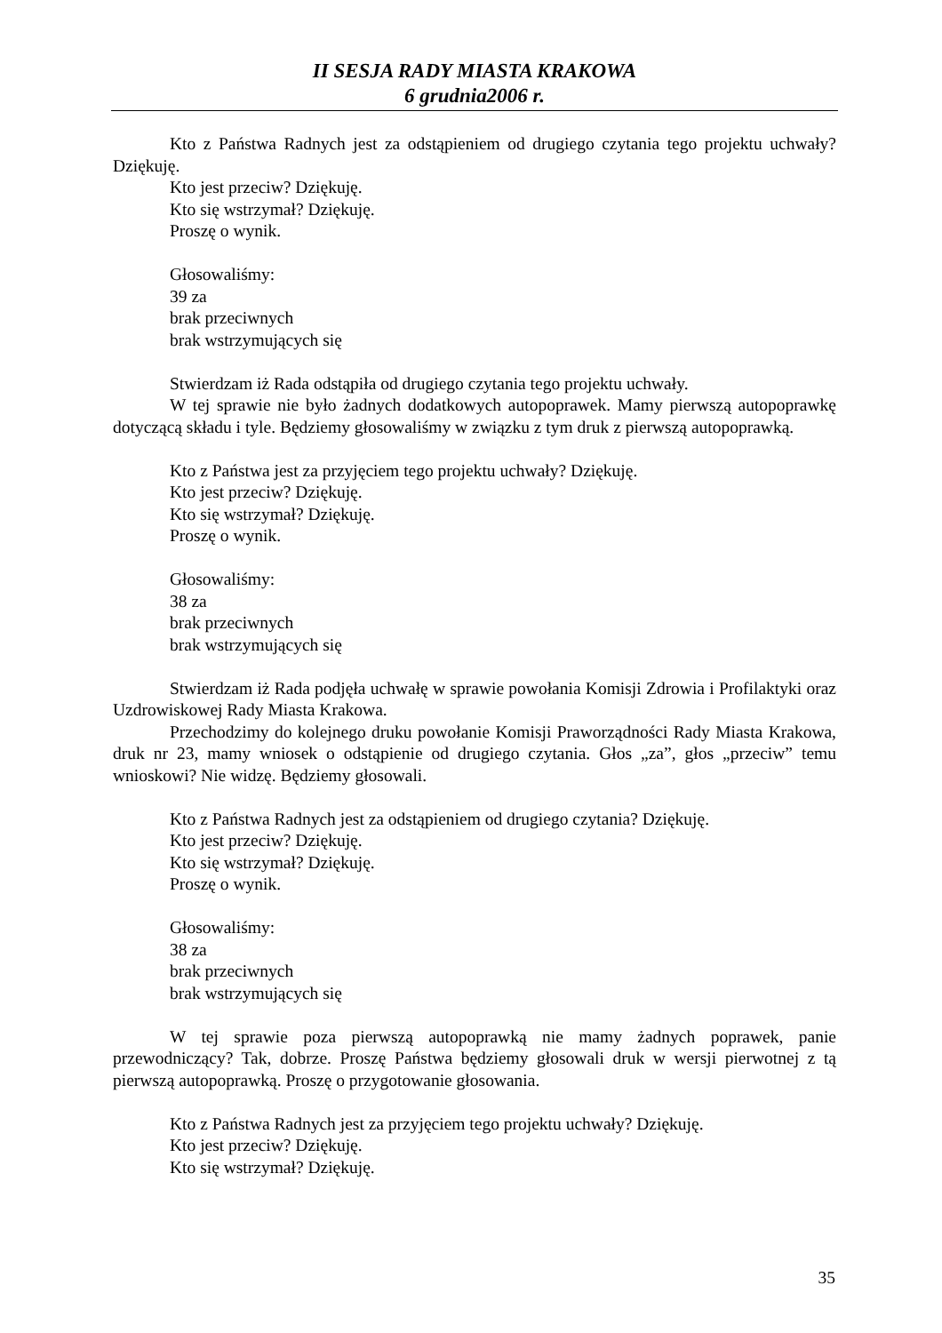II SESJA RADY MIASTA KRAKOWA
6 grudnia2006 r.
Kto z Państwa Radnych jest za odstąpieniem od drugiego czytania tego projektu uchwały? Dziękuję.
Kto jest przeciw? Dziękuję.
Kto się wstrzymał? Dziękuję.
Proszę o wynik.
Głosowaliśmy:
39 za
brak przeciwnych
brak wstrzymujących się
Stwierdzam iż Rada odstąpiła od drugiego czytania tego projektu uchwały.
W tej sprawie nie było żadnych dodatkowych autopoprawek. Mamy pierwszą autopoprawkę dotyczącą składu i tyle. Będziemy głosowaliśmy w związku z tym druk z pierwszą autopoprawką.
Kto z Państwa jest za przyjęciem tego projektu uchwały? Dziękuję.
Kto jest przeciw? Dziękuję.
Kto się wstrzymał? Dziękuję.
Proszę o wynik.
Głosowaliśmy:
38 za
brak przeciwnych
brak wstrzymujących się
Stwierdzam iż Rada podjęła uchwałę w sprawie powołania Komisji Zdrowia i Profilaktyki oraz Uzdrowiskowej Rady Miasta Krakowa.
Przechodzimy do kolejnego druku powołanie Komisji Praworządności Rady Miasta Krakowa, druk nr 23, mamy wniosek o odstąpienie od drugiego czytania. Głos „za”, głos „przeciw” temu wnioskowi? Nie widzę. Będziemy głosowali.
Kto z Państwa Radnych jest za odstąpieniem od drugiego czytania? Dziękuję.
Kto jest przeciw? Dziękuję.
Kto się wstrzymał? Dziękuję.
Proszę o wynik.
Głosowaliśmy:
38 za
brak przeciwnych
brak wstrzymujących się
W tej sprawie poza pierwszą autopoprawką nie mamy żadnych poprawek, panie przewodniczący? Tak, dobrze. Proszę Państwa będziemy głosowali druk w wersji pierwotnej z tą pierwszą autopoprawką. Proszę o przygotowanie głosowania.
Kto z Państwa Radnych jest za przyjęciem tego projektu uchwały? Dziękuję.
Kto jest przeciw? Dziękuję.
Kto się wstrzymał? Dziękuję.
35